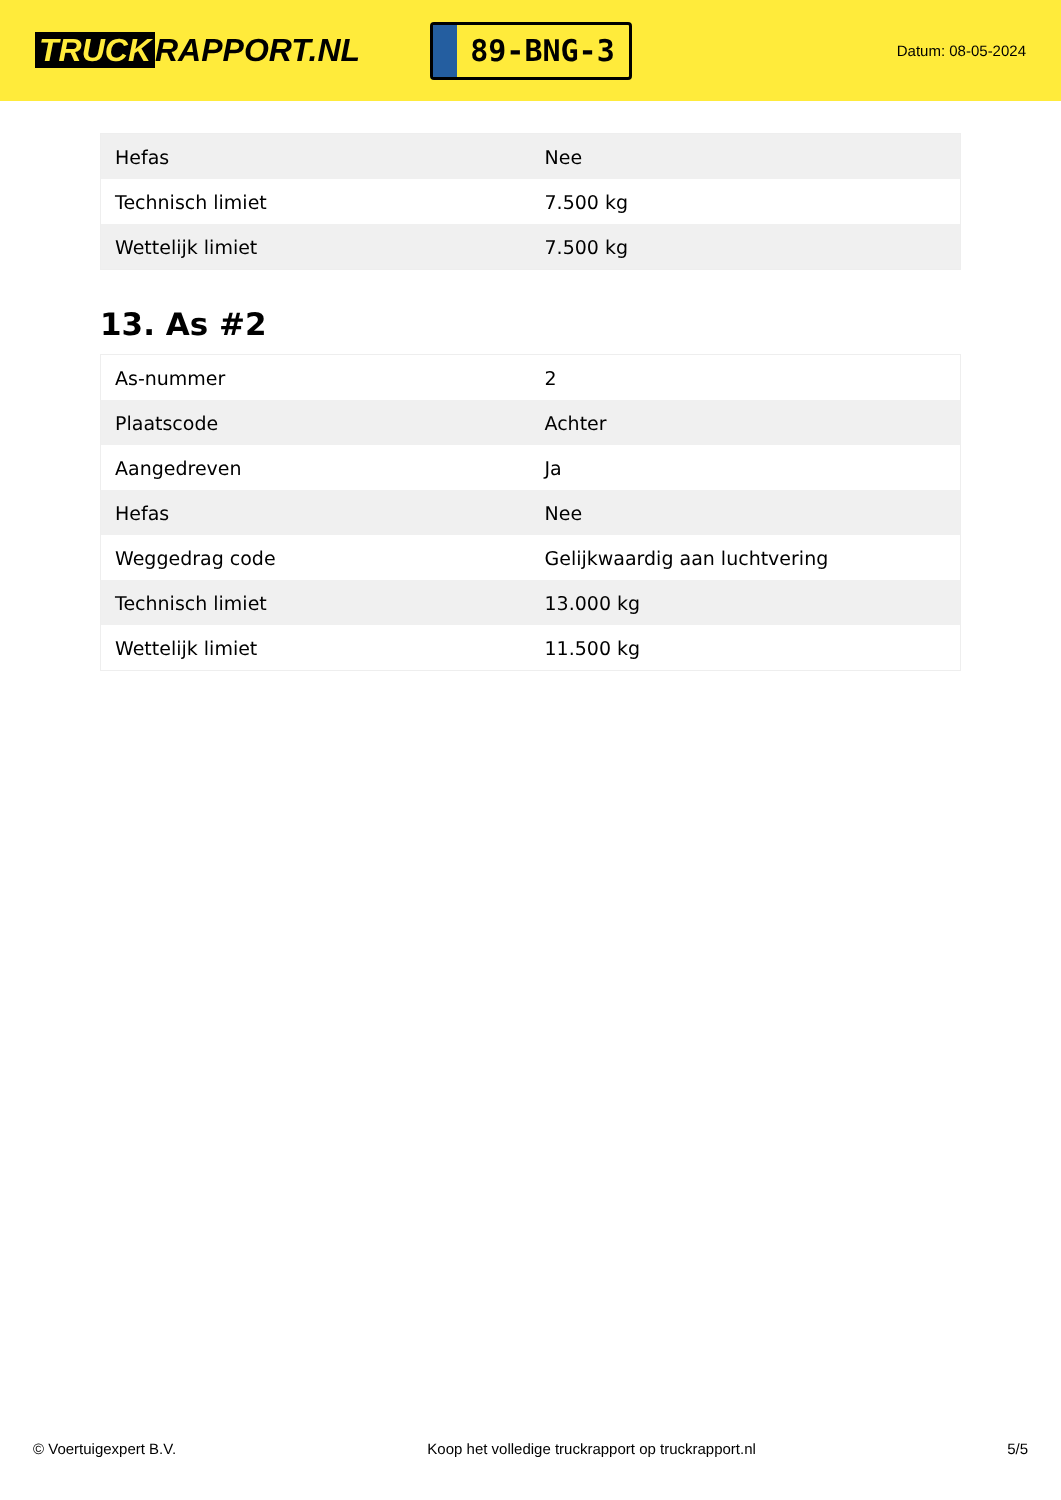TRUCK RAPPORT.NL
89-BNG-3
Datum: 08-05-2024
| Hefas | Nee |
| Technisch limiet | 7.500 kg |
| Wettelijk limiet | 7.500 kg |
13. As #2
| As-nummer | 2 |
| Plaatscode | Achter |
| Aangedreven | Ja |
| Hefas | Nee |
| Weggedrag code | Gelijkwaardig aan luchtvering |
| Technisch limiet | 13.000 kg |
| Wettelijk limiet | 11.500 kg |
© Voertuigexpert B.V. Koop het volledige truckrapport op truckrapport.nl 5/5